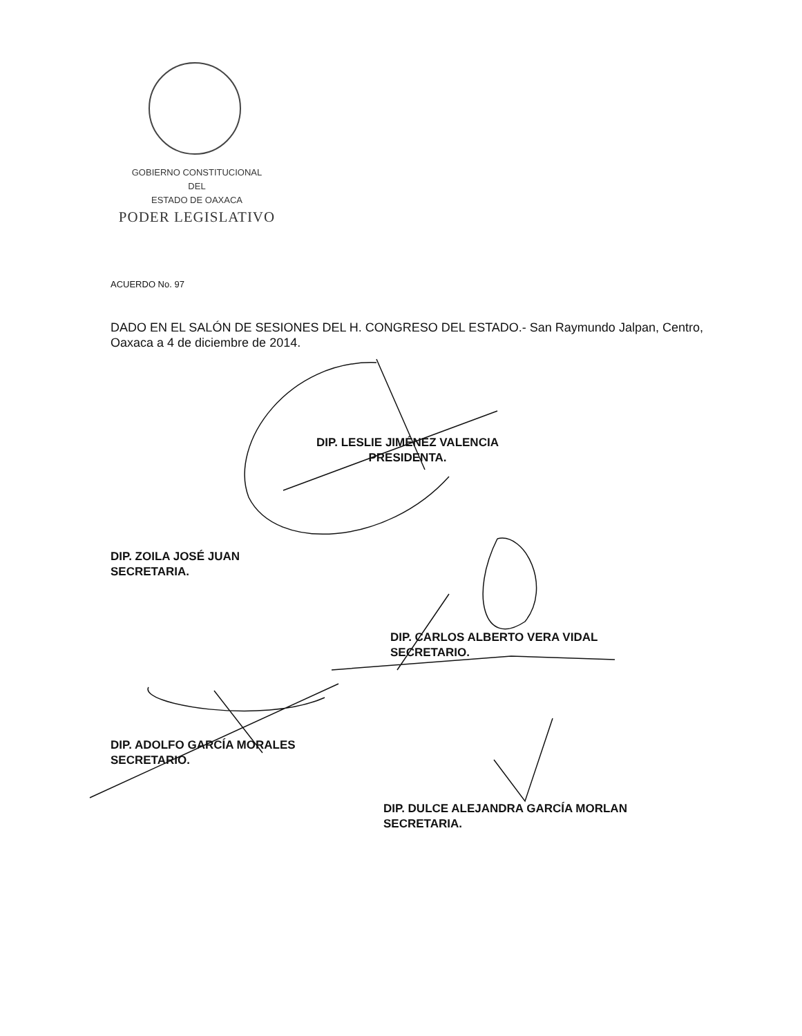GOBIERNO CONSTITUCIONAL
DEL
ESTADO DE OAXACA
PODER LEGISLATIVO
ACUERDO No. 97
DADO EN EL SALÓN DE SESIONES DEL H. CONGRESO DEL ESTADO.- San Raymundo Jalpan, Centro, Oaxaca a 4 de diciembre de 2014.
DIP. LESLIE JIMÉNEZ VALENCIA
PRESIDENTA.
DIP. ZOILA JOSÉ JUAN
SECRETARIA.
DIP. CARLOS ALBERTO VERA VIDAL
SECRETARIO.
DIP. ADOLFO GARCÍA MORALES
SECRETARIO.
DIP. DULCE ALEJANDRA GARCÍA MORLAN
SECRETARIA.